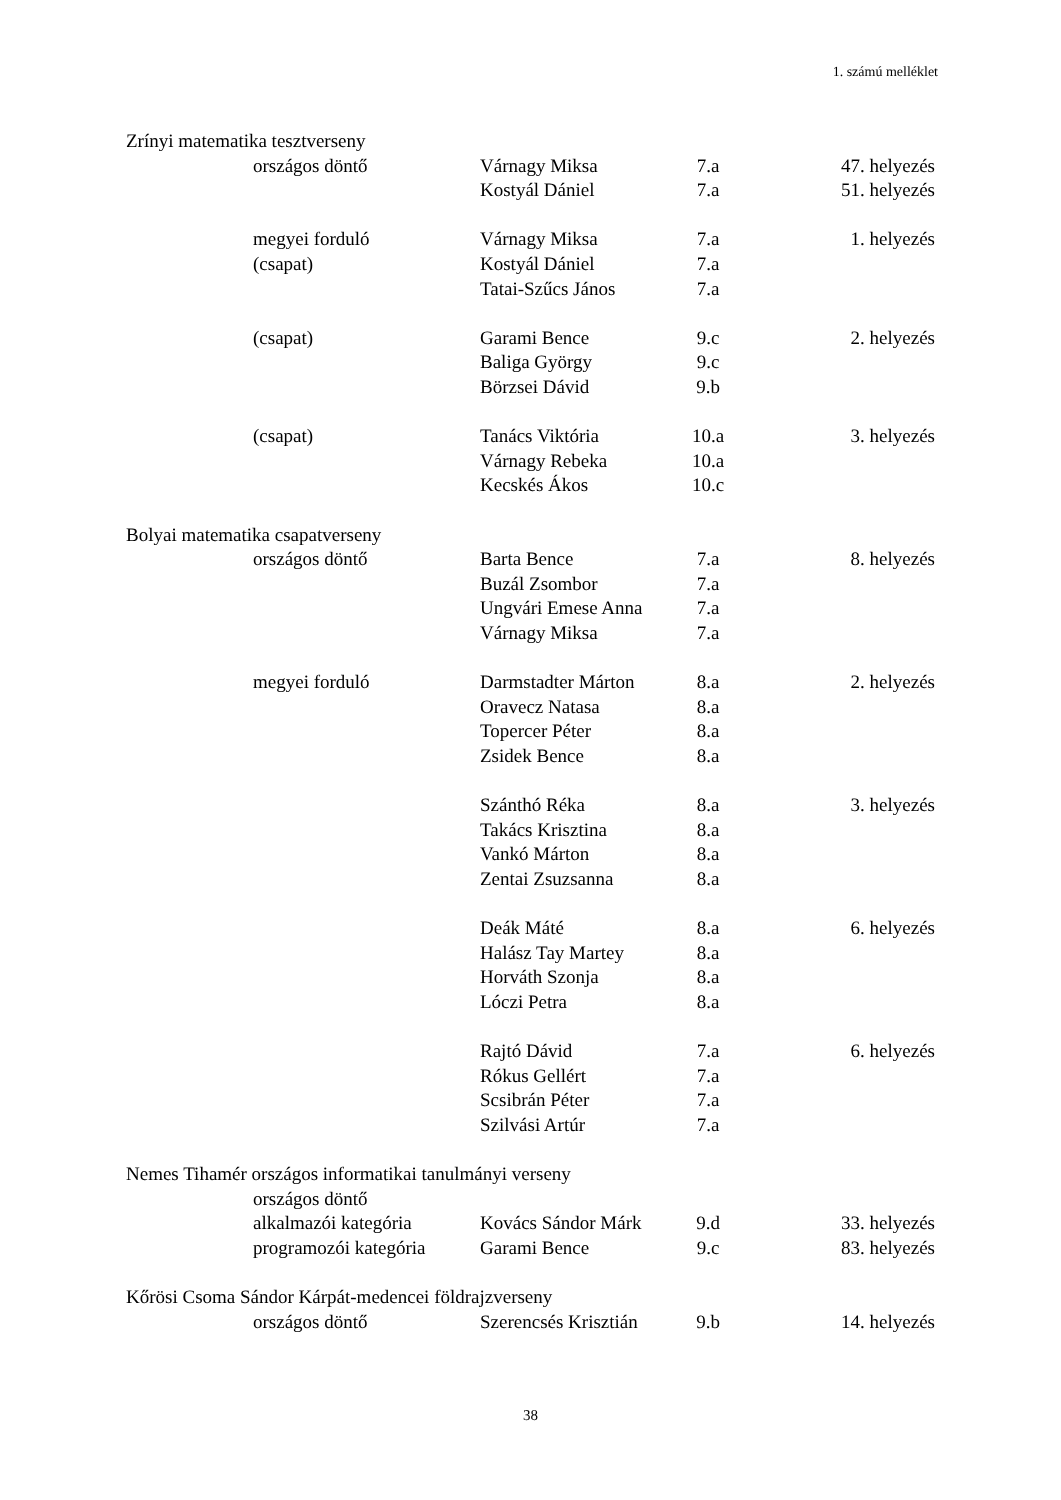1. számú melléklet
| Zrínyi matematika tesztverseny | | | | |
| | országos döntő | Várnagy Miksa | 7.a | 47. helyezés |
| | | Kostyál Dániel | 7.a | 51. helyezés |
| | megyei forduló | Várnagy Miksa | 7.a | 1. helyezés |
| | (csapat) | Kostyál Dániel | 7.a | |
| | | Tatai-Szűcs János | 7.a | |
| | (csapat) | Garami Bence | 9.c | 2. helyezés |
| | | Baliga György | 9.c | |
| | | Börzsei Dávid | 9.b | |
| | (csapat) | Tanács Viktória | 10.a | 3. helyezés |
| | | Várnagy Rebeka | 10.a | |
| | | Kecskés Ákos | 10.c | |
| Bolyai matematika csapatverseny | | | | |
| | országos döntő | Barta Bence | 7.a | 8. helyezés |
| | | Buzál Zsombor | 7.a | |
| | | Ungvári Emese Anna | 7.a | |
| | | Várnagy Miksa | 7.a | |
| | megyei forduló | Darmstadter Márton | 8.a | 2. helyezés |
| | | Oravecz Natasa | 8.a | |
| | | Topercer Péter | 8.a | |
| | | Zsidek Bence | 8.a | |
| | | Szánthó Réka | 8.a | 3. helyezés |
| | | Takács Krisztina | 8.a | |
| | | Vankó Márton | 8.a | |
| | | Zentai Zsuzsanna | 8.a | |
| | | Deák Máté | 8.a | 6. helyezés |
| | | Halász Tay Martey | 8.a | |
| | | Horváth Szonja | 8.a | |
| | | Lóczi Petra | 8.a | |
| | | Rajtó Dávid | 7.a | 6. helyezés |
| | | Rókus Gellért | 7.a | |
| | | Scsibrán Péter | 7.a | |
| | | Szilvási Artúr | 7.a | |
| Nemes Tihamér országos informatikai tanulmányi verseny | | | | |
| | országos döntő | | | |
| | alkalmazói kategória | Kovács Sándor Márk | 9.d | 33. helyezés |
| | programozói kategória | Garami Bence | 9.c | 83. helyezés |
| Kőrösi Csoma Sándor Kárpát-medencei földrajzverseny | | | | |
| | országos döntő | Szerencsés Krisztián | 9.b | 14. helyezés |
38